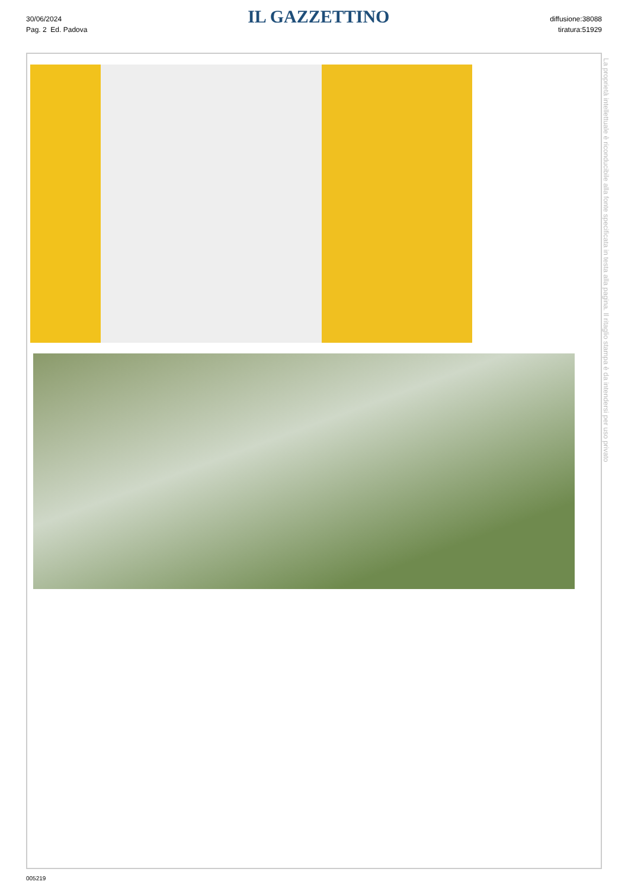30/06/2024
Pag. 2 Ed. Padova
IL GAZZETTINO
diffusione:38088
tiratura:51929
La proprietà intellettuale è riconducibile alla fonte specificata in testa alla pagina. Il ritaglio stampa è da intendersi per uso privato
005219